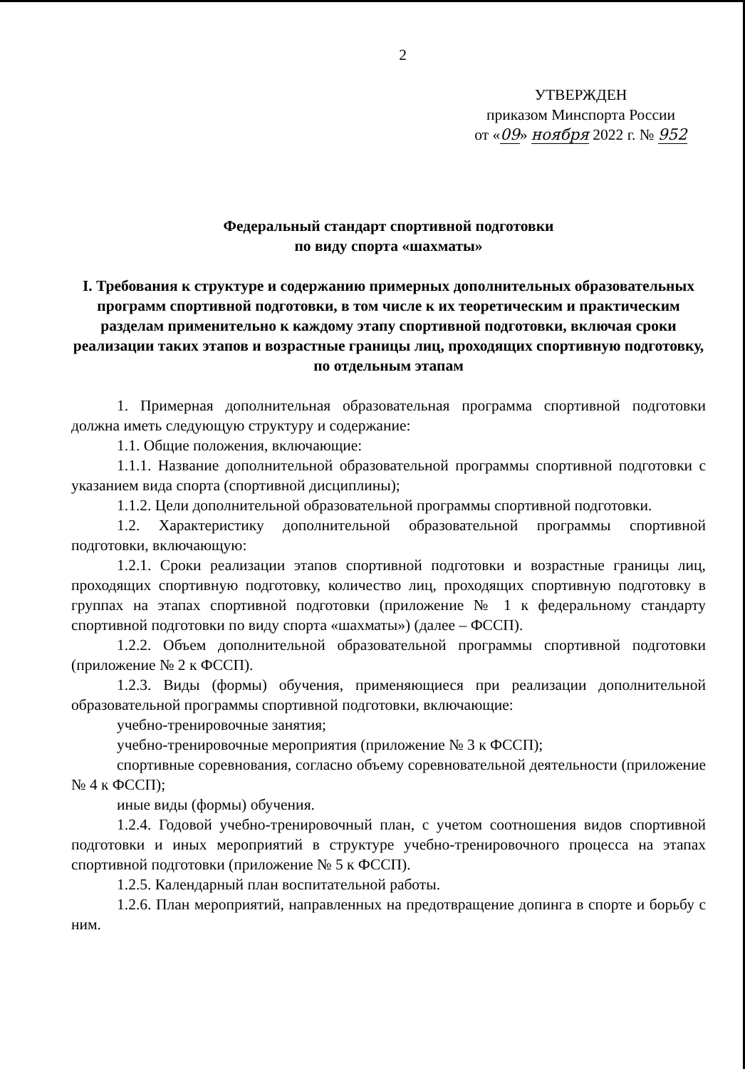2
УТВЕРЖДЕН
приказом Минспорта России
от «09» ноября 2022 г. № 952
Федеральный стандарт спортивной подготовки
по виду спорта «шахматы»
I. Требования к структуре и содержанию примерных дополнительных образовательных программ спортивной подготовки, в том числе к их теоретическим и практическим разделам применительно к каждому этапу спортивной подготовки, включая сроки реализации таких этапов и возрастные границы лиц, проходящих спортивную подготовку, по отдельным этапам
1. Примерная дополнительная образовательная программа спортивной подготовки должна иметь следующую структуру и содержание:
1.1. Общие положения, включающие:
1.1.1. Название дополнительной образовательной программы спортивной подготовки с указанием вида спорта (спортивной дисциплины);
1.1.2. Цели дополнительной образовательной программы спортивной подготовки.
1.2. Характеристику дополнительной образовательной программы спортивной подготовки, включающую:
1.2.1. Сроки реализации этапов спортивной подготовки и возрастные границы лиц, проходящих спортивную подготовку, количество лиц, проходящих спортивную подготовку в группах на этапах спортивной подготовки (приложение № 1 к федеральному стандарту спортивной подготовки по виду спорта «шахматы») (далее – ФССП).
1.2.2. Объем дополнительной образовательной программы спортивной подготовки (приложение № 2 к ФССП).
1.2.3. Виды (формы) обучения, применяющиеся при реализации дополнительной образовательной программы спортивной подготовки, включающие:
учебно-тренировочные занятия;
учебно-тренировочные мероприятия (приложение № 3 к ФССП);
спортивные соревнования, согласно объему соревновательной деятельности (приложение № 4 к ФССП);
иные виды (формы) обучения.
1.2.4. Годовой учебно-тренировочный план, с учетом соотношения видов спортивной подготовки и иных мероприятий в структуре учебно-тренировочного процесса на этапах спортивной подготовки (приложение № 5 к ФССП).
1.2.5. Календарный план воспитательной работы.
1.2.6. План мероприятий, направленных на предотвращение допинга в спорте и борьбу с ним.